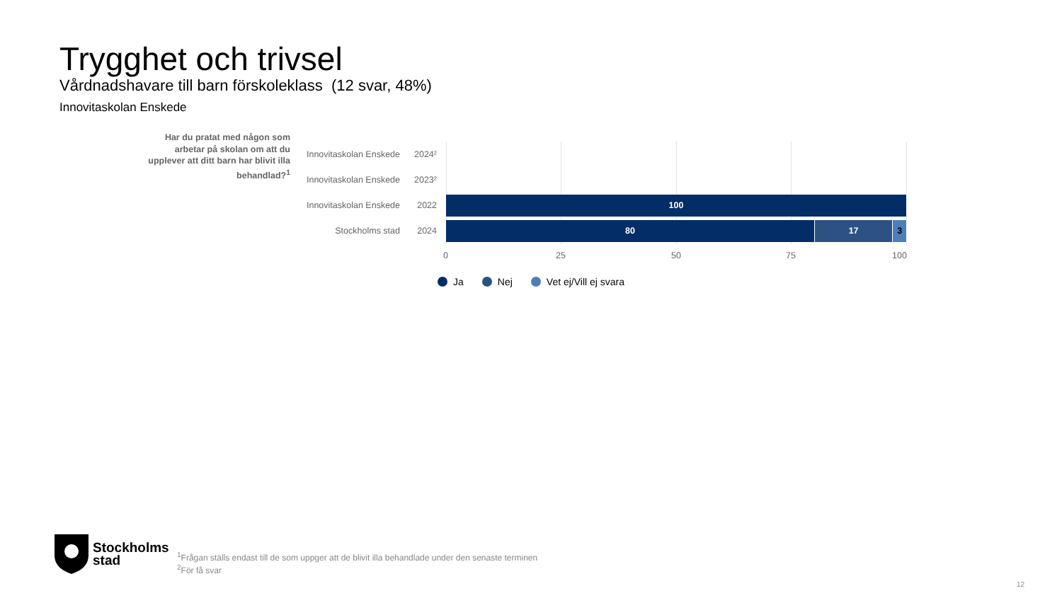Trygghet och trivsel
Vårdnadshavare till barn förskoleklass (12 svar, 48%)
Innovitaskolan Enskede
Har du pratat med någon som arbetar på skolan om att du upplever att ditt barn har blivit illa behandlad?<sup>1</sup>
Innovitaskolan Enskede 2024²
Innovitaskolan Enskede 2023²
Innovitaskolan Enskede 2022
100
Stockholms stad 2024
80 17 3
0 25 50 75 100
Ja Nej Vet ej/Vill ej svara
Stockholms
stad
<sup>1</sup> Frågan ställs endast till de som uppger att de blivit illa behandlade under den senaste terminen
<sup>2</sup> För få svar
12